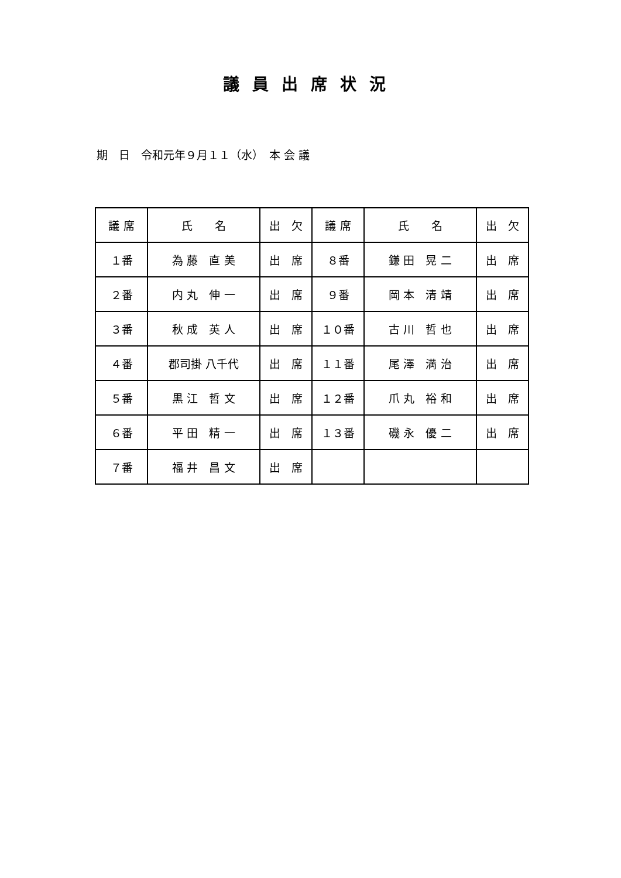議員出席状況
期　日　令和元年９月１１（水）　本 会 議
| 議 席 | 氏 名 | 出 欠 | 議 席 | 氏 名 | 出 欠 |
| --- | --- | --- | --- | --- | --- |
| １番 | 為 藤 直 美 | 出 席 | ８番 | 鎌 田 晃 二 | 出 席 |
| ２番 | 内 丸 伸 一 | 出 席 | ９番 | 岡 本 清 靖 | 出 席 |
| ３番 | 秋 成 英 人 | 出 席 | １０番 | 古 川 哲 也 | 出 席 |
| ４番 | 郡司掛 八千代 | 出 席 | １１番 | 尾 澤 満 治 | 出 席 |
| ５番 | 黒 江 哲 文 | 出 席 | １２番 | 爪 丸 裕 和 | 出 席 |
| ６番 | 平 田 精 一 | 出 席 | １３番 | 磯 永 優 二 | 出 席 |
| ７番 | 福 井 昌 文 | 出 席 | | | |